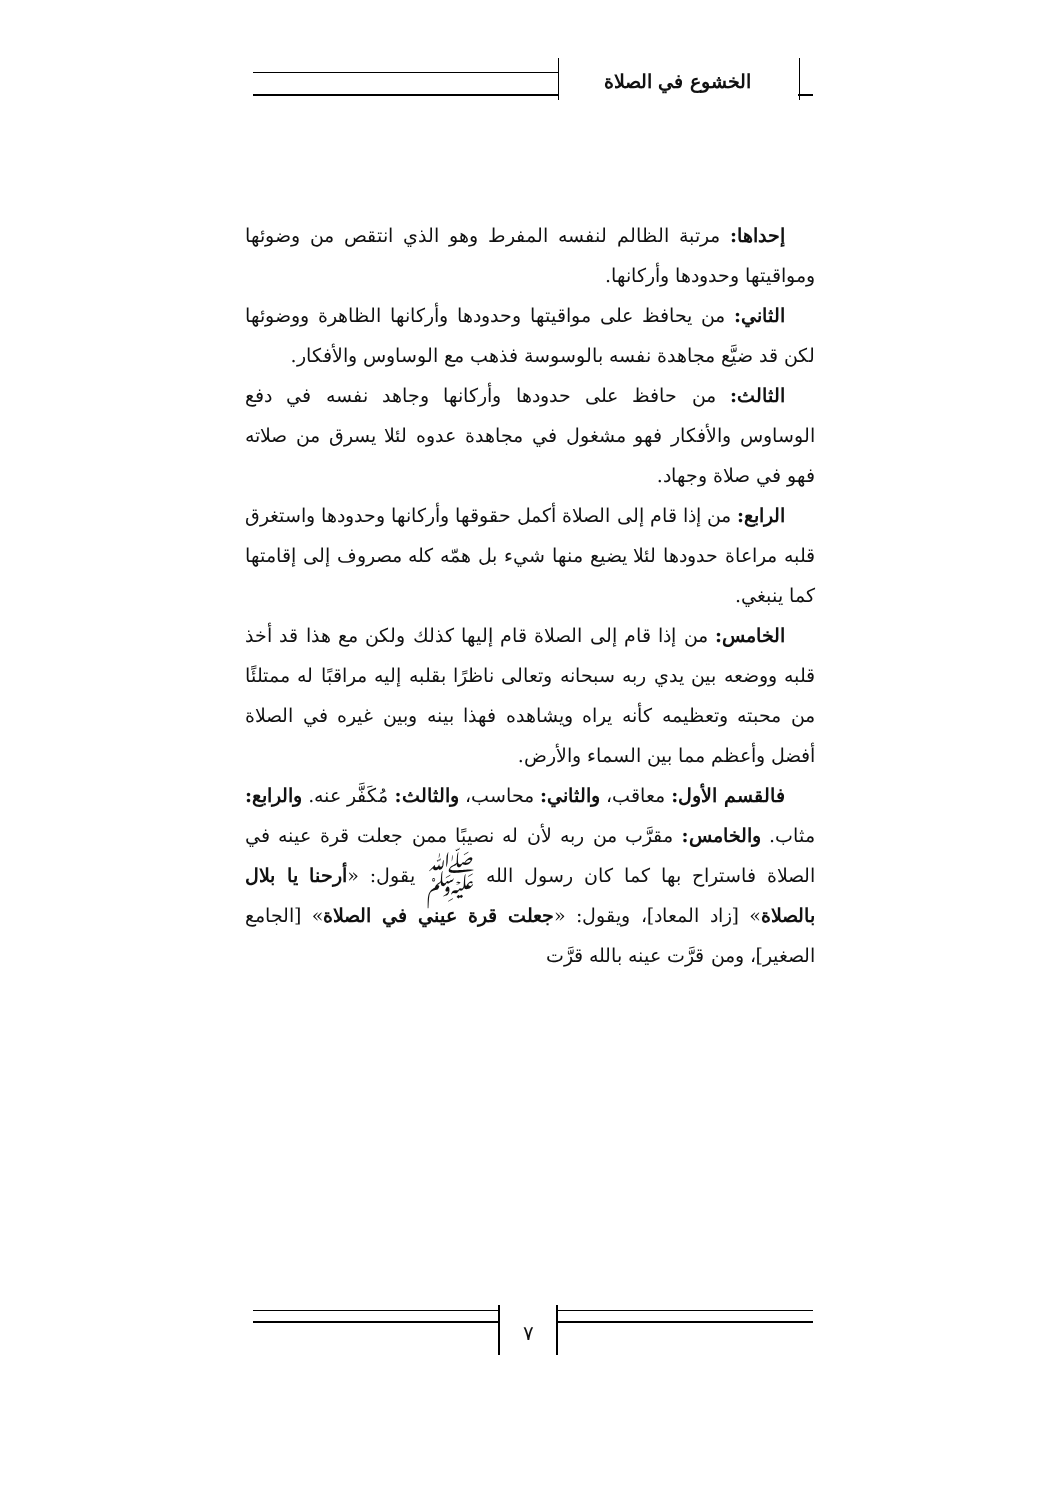الخشوع في الصلاة
إحداها: مرتبة الظالم لنفسه المفرط وهو الذي انتقص من وضوئها ومواقيتها وحدودها وأركانها.
الثاني: من يحافظ على مواقيتها وحدودها وأركانها الظاهرة ووضوئها لكن قد ضيَّع مجاهدة نفسه بالوسوسة فذهب مع الوساوس والأفكار.
الثالث: من حافظ على حدودها وأركانها وجاهد نفسه في دفع الوساوس والأفكار فهو مشغول في مجاهدة عدوه لئلا يسرق من صلاته فهو في صلاة وجهاد.
الرابع: من إذا قام إلى الصلاة أكمل حقوقها وأركانها وحدودها واستغرق قلبه مراعاة حدودها لئلا يضيع منها شيء بل همّه كله مصروف إلى إقامتها كما ينبغي.
الخامس: من إذا قام إلى الصلاة قام إليها كذلك ولكن مع هذا قد أخذ قلبه ووضعه بين يدي ربه سبحانه وتعالى ناظرًا بقلبه إليه مراقبًا له ممتلئًا من محبته وتعظيمه كأنه يراه ويشاهده فهذا بينه وبين غيره في الصلاة أفضل وأعظم مما بين السماء والأرض.
فالقسم الأول: معاقب، والثاني: محاسب، والثالث: مُكَفَّر عنه. والرابع: مثاب. والخامس: مقرَّب من ربه لأن له نصيبًا ممن جعلت قرة عينه في الصلاة فاستراح بها كما كان رسول الله ﷺ يقول: «أرحنا يا بلال بالصلاة» [زاد المعاد]، ويقول: «جعلت قرة عيني في الصلاة» [الجامع الصغير]، ومن قرَّت عينه بالله قرَّت
٧